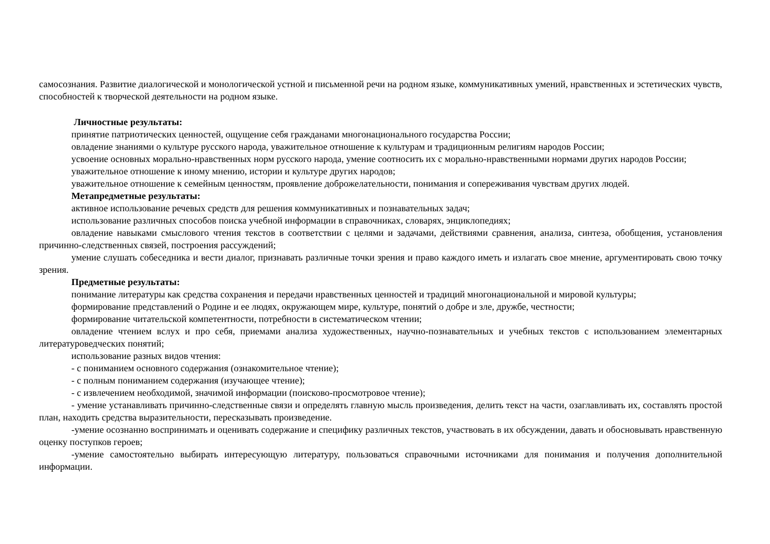самосознания. Развитие диалогической и монологической устной и письменной речи на родном языке, коммуникативных умений, нравственных и эстетических чувств, способностей к творческой деятельности на родном языке.
Личностные результаты:
принятие патриотических ценностей, ощущение себя гражданами многонационального государства России;
овладение знаниями о культуре русского народа, уважительное отношение к культурам и традиционным религиям народов России;
усвоение основных морально-нравственных норм русского народа, умение соотносить их с морально-нравственными нормами других народов России;
уважительное отношение к иному мнению, истории и культуре других народов;
уважительное отношение к семейным ценностям, проявление доброжелательности, понимания и сопереживания чувствам других людей.
Метапредметные результаты:
активное использование речевых средств для решения коммуникативных и познавательных задач;
использование различных способов поиска учебной информации в справочниках, словарях, энциклопедиях;
овладение навыками смыслового чтения текстов в соответствии с целями и задачами, действиями сравнения, анализа, синтеза, обобщения, установления причинно-следственных связей, построения рассуждений;
умение слушать собеседника и вести диалог, признавать различные точки зрения и право каждого иметь и излагать свое мнение, аргументировать свою точку зрения.
Предметные результаты:
понимание литературы как средства сохранения и передачи нравственных ценностей и традиций многонациональной и мировой культуры;
формирование представлений о Родине и ее людях, окружающем мире, культуре, понятий о добре и зле, дружбе, честности;
формирование читательской компетентности, потребности в систематическом чтении;
овладение чтением вслух и про себя, приемами анализа художественных, научно-познавательных и учебных текстов с использованием элементарных литературоведческих понятий;
использование разных видов чтения:
- с пониманием основного содержания (ознакомительное чтение);
- с полным пониманием содержания (изучающее чтение);
- с извлечением необходимой, значимой информации (поисково-просмотровое чтение);
- умение устанавливать причинно-следственные связи и определять главную мысль произведения, делить текст на части, озаглавливать их, составлять простой план, находить средства выразительности, пересказывать произведение.
-умение осознанно воспринимать и оценивать содержание и специфику различных текстов, участвовать в их обсуждении, давать и обосновывать нравственную оценку поступков героев;
-умение самостоятельно выбирать интересующую литературу, пользоваться справочными источниками для понимания и получения дополнительной информации.